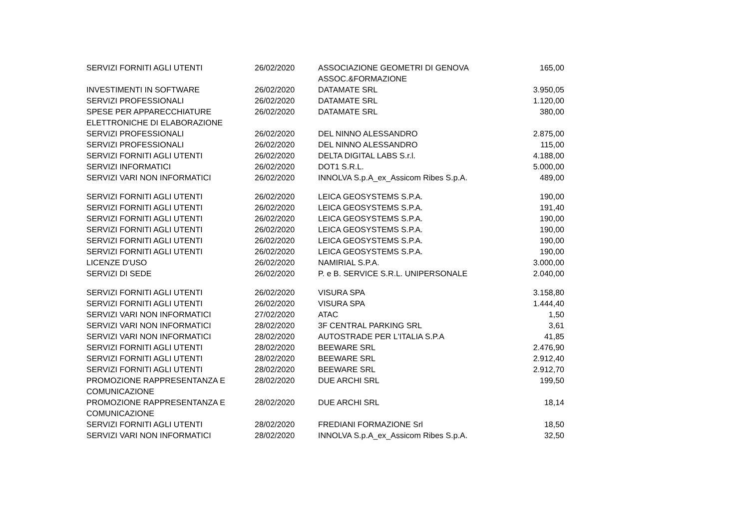| SERVIZI FORNITI AGLI UTENTI | 26/02/2020 | ASSOCIAZIONE GEOMETRI DI GENOVA ASSOC.&FORMAZIONE | 165,00 |
| INVESTIMENTI IN SOFTWARE | 26/02/2020 | DATAMATE SRL | 3.950,05 |
| SERVIZI PROFESSIONALI | 26/02/2020 | DATAMATE SRL | 1.120,00 |
| SPESE PER APPARECCHIATURE ELETTRONICHE DI ELABORAZIONE | 26/02/2020 | DATAMATE SRL | 380,00 |
| SERVIZI PROFESSIONALI | 26/02/2020 | DEL NINNO ALESSANDRO | 2.875,00 |
| SERVIZI PROFESSIONALI | 26/02/2020 | DEL NINNO ALESSANDRO | 115,00 |
| SERVIZI FORNITI AGLI UTENTI | 26/02/2020 | DELTA DIGITAL LABS S.r.l. | 4.188,00 |
| SERVIZI INFORMATICI | 26/02/2020 | DOT1 S.R.L. | 5.000,00 |
| SERVIZI VARI NON INFORMATICI | 26/02/2020 | INNOLVA S.p.A_ex_Assicom Ribes S.p.A. | 489,00 |
| SERVIZI FORNITI AGLI UTENTI | 26/02/2020 | LEICA GEOSYSTEMS S.P.A. | 190,00 |
| SERVIZI FORNITI AGLI UTENTI | 26/02/2020 | LEICA GEOSYSTEMS S.P.A. | 191,40 |
| SERVIZI FORNITI AGLI UTENTI | 26/02/2020 | LEICA GEOSYSTEMS S.P.A. | 190,00 |
| SERVIZI FORNITI AGLI UTENTI | 26/02/2020 | LEICA GEOSYSTEMS S.P.A. | 190,00 |
| SERVIZI FORNITI AGLI UTENTI | 26/02/2020 | LEICA GEOSYSTEMS S.P.A. | 190,00 |
| SERVIZI FORNITI AGLI UTENTI | 26/02/2020 | LEICA GEOSYSTEMS S.P.A. | 190,00 |
| LICENZE D'USO | 26/02/2020 | NAMIRIAL S.P.A. | 3.000,00 |
| SERVIZI DI SEDE | 26/02/2020 | P. e B. SERVICE S.R.L. UNIPERSONALE | 2.040,00 |
| SERVIZI FORNITI AGLI UTENTI | 26/02/2020 | VISURA SPA | 3.158,80 |
| SERVIZI FORNITI AGLI UTENTI | 26/02/2020 | VISURA SPA | 1.444,40 |
| SERVIZI VARI NON INFORMATICI | 27/02/2020 | ATAC | 1,50 |
| SERVIZI VARI NON INFORMATICI | 28/02/2020 | 3F CENTRAL PARKING SRL | 3,61 |
| SERVIZI VARI NON INFORMATICI | 28/02/2020 | AUTOSTRADE PER L'ITALIA S.P.A | 41,85 |
| SERVIZI FORNITI AGLI UTENTI | 28/02/2020 | BEEWARE SRL | 2.476,90 |
| SERVIZI FORNITI AGLI UTENTI | 28/02/2020 | BEEWARE SRL | 2.912,40 |
| SERVIZI FORNITI AGLI UTENTI | 28/02/2020 | BEEWARE SRL | 2.912,70 |
| PROMOZIONE RAPPRESENTANZA E COMUNICAZIONE | 28/02/2020 | DUE ARCHI SRL | 199,50 |
| PROMOZIONE RAPPRESENTANZA E COMUNICAZIONE | 28/02/2020 | DUE ARCHI SRL | 18,14 |
| SERVIZI FORNITI AGLI UTENTI | 28/02/2020 | FREDIANI FORMAZIONE Srl | 18,50 |
| SERVIZI VARI NON INFORMATICI | 28/02/2020 | INNOLVA S.p.A_ex_Assicom Ribes S.p.A. | 32,50 |